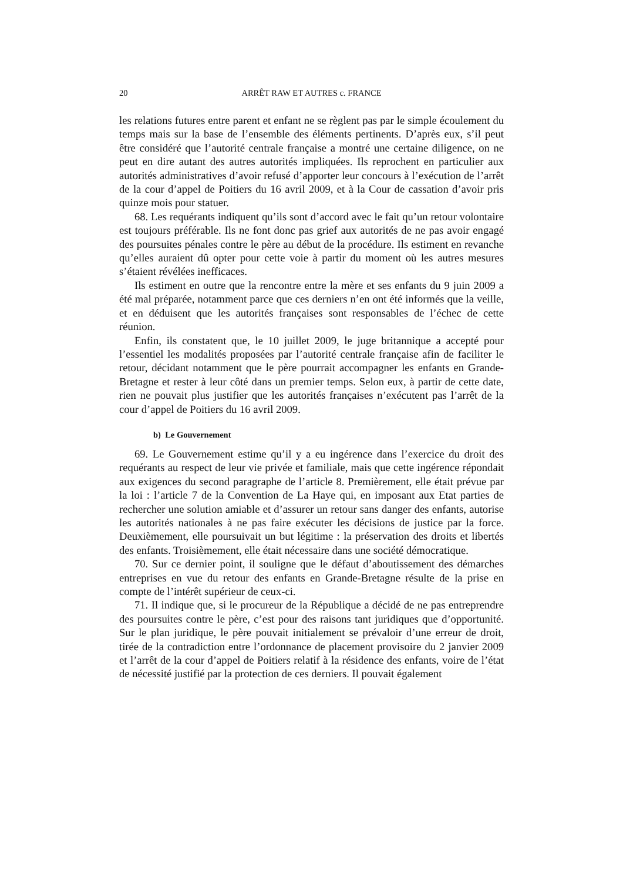20 ARRÊT RAW ET AUTRES c. FRANCE
les relations futures entre parent et enfant ne se règlent pas par le simple écoulement du temps mais sur la base de l’ensemble des éléments pertinents. D’après eux, s’il peut être considéré que l’autorité centrale française a montré une certaine diligence, on ne peut en dire autant des autres autorités impliquées. Ils reprochent en particulier aux autorités administratives d’avoir refusé d’apporter leur concours à l’exécution de l’arrêt de la cour d’appel de Poitiers du 16 avril 2009, et à la Cour de cassation d’avoir pris quinze mois pour statuer.
68. Les requérants indiquent qu’ils sont d’accord avec le fait qu’un retour volontaire est toujours préférable. Ils ne font donc pas grief aux autorités de ne pas avoir engagé des poursuites pénales contre le père au début de la procédure. Ils estiment en revanche qu’elles auraient dû opter pour cette voie à partir du moment où les autres mesures s’étaient révélées inefficaces.
Ils estiment en outre que la rencontre entre la mère et ses enfants du 9 juin 2009 a été mal préparée, notamment parce que ces derniers n’en ont été informés que la veille, et en déduisent que les autorités françaises sont responsables de l’échec de cette réunion.
Enfin, ils constatent que, le 10 juillet 2009, le juge britannique a accepté pour l’essentiel les modalités proposées par l’autorité centrale française afin de faciliter le retour, décidant notamment que le père pourrait accompagner les enfants en Grande-Bretagne et rester à leur côté dans un premier temps. Selon eux, à partir de cette date, rien ne pouvait plus justifier que les autorités françaises n’exécutent pas l’arrêt de la cour d’appel de Poitiers du 16 avril 2009.
b) Le Gouvernement
69. Le Gouvernement estime qu’il y a eu ingérence dans l’exercice du droit des requérants au respect de leur vie privée et familiale, mais que cette ingérence répondait aux exigences du second paragraphe de l’article 8. Premièrement, elle était prévue par la loi : l’article 7 de la Convention de La Haye qui, en imposant aux Etat parties de rechercher une solution amiable et d’assurer un retour sans danger des enfants, autorise les autorités nationales à ne pas faire exécuter les décisions de justice par la force. Deuxièmement, elle poursuivait un but légitime : la préservation des droits et libertés des enfants. Troisièmement, elle était nécessaire dans une société démocratique.
70. Sur ce dernier point, il souligne que le défaut d’aboutissement des démarches entreprises en vue du retour des enfants en Grande-Bretagne résulte de la prise en compte de l’intérêt supérieur de ceux-ci.
71. Il indique que, si le procureur de la République a décidé de ne pas entreprendre des poursuites contre le père, c’est pour des raisons tant juridiques que d’opportunité. Sur le plan juridique, le père pouvait initialement se prévaloir d’une erreur de droit, tirée de la contradiction entre l’ordonnance de placement provisoire du 2 janvier 2009 et l’arrêt de la cour d’appel de Poitiers relatif à la résidence des enfants, voire de l’état de nécessité justifié par la protection de ces derniers. Il pouvait également